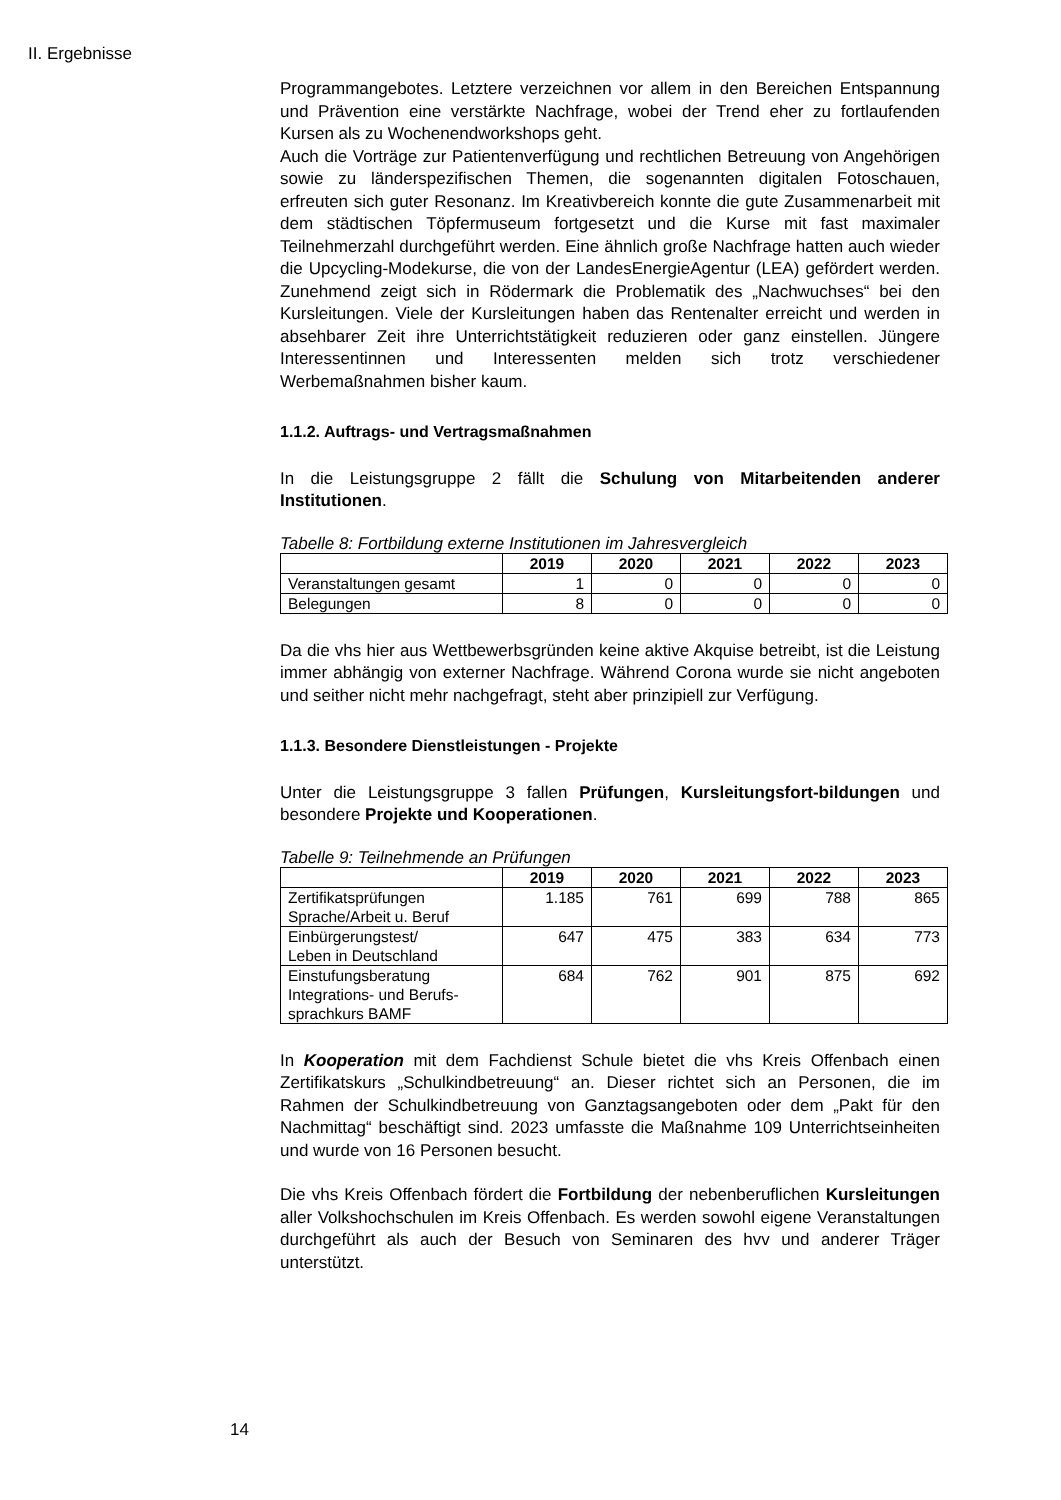II. Ergebnisse
Programmangebotes. Letztere verzeichnen vor allem in den Bereichen Entspannung und Prävention eine verstärkte Nachfrage, wobei der Trend eher zu fortlaufenden Kursen als zu Wochenendworkshops geht.
Auch die Vorträge zur Patientenverfügung und rechtlichen Betreuung von Angehörigen sowie zu länderspezifischen Themen, die sogenannten digitalen Fotoschauen, erfreuten sich guter Resonanz. Im Kreativbereich konnte die gute Zusammenarbeit mit dem städtischen Töpfermuseum fortgesetzt und die Kurse mit fast maximaler Teilnehmerzahl durchgeführt werden. Eine ähnlich große Nachfrage hatten auch wieder die Upcycling-Modekurse, die von der LandesEnergieAgentur (LEA) gefördert werden. Zunehmend zeigt sich in Rödermark die Problematik des „Nachwuchses“ bei den Kursleitungen. Viele der Kursleitungen haben das Rentenalter erreicht und werden in absehbarer Zeit ihre Unterrichtstätigkeit reduzieren oder ganz einstellen. Jüngere Interessentinnen und Interessenten melden sich trotz verschiedener Werbemaßnahmen bisher kaum.
1.1.2. Auftrags- und Vertragsmaßnahmen
In die Leistungsgruppe 2 fällt die Schulung von Mitarbeitenden anderer Institutionen.
Tabelle 8: Fortbildung externe Institutionen im Jahresvergleich
| | 2019 | 2020 | 2021 | 2022 | 2023 |
| --- | --- | --- | --- | --- | --- |
| Veranstaltungen gesamt | 1 | 0 | 0 | 0 | 0 |
| Belegungen | 8 | 0 | 0 | 0 | 0 |
Da die vhs hier aus Wettbewerbsgründen keine aktive Akquise betreibt, ist die Leistung immer abhängig von externer Nachfrage. Während Corona wurde sie nicht angeboten und seither nicht mehr nachgefragt, steht aber prinzipiell zur Verfügung.
1.1.3. Besondere Dienstleistungen - Projekte
Unter die Leistungsgruppe 3 fallen Prüfungen, Kursleitungsfort-bildungen und besondere Projekte und Kooperationen.
Tabelle 9: Teilnehmende an Prüfungen
| | 2019 | 2020 | 2021 | 2022 | 2023 |
| --- | --- | --- | --- | --- | --- |
| Zertifikatsprüfungen Sprache/Arbeit u. Beruf | 1.185 | 761 | 699 | 788 | 865 |
| Einbürgerungstest/ Leben in Deutschland | 647 | 475 | 383 | 634 | 773 |
| Einstufungsberatung Integrations- und Berufs- sprachkurs BAMF | 684 | 762 | 901 | 875 | 692 |
In Kooperation mit dem Fachdienst Schule bietet die vhs Kreis Offenbach einen Zertifikatskurs „Schulkindbetreuung“ an. Dieser richtet sich an Personen, die im Rahmen der Schulkindbetreuung von Ganztagsangeboten oder dem „Pakt für den Nachmittag“ beschäftigt sind. 2023 umfasste die Maßnahme 109 Unterrichtseinheiten und wurde von 16 Personen besucht.
Die vhs Kreis Offenbach fördert die Fortbildung der nebenberuflichen Kursleitungen aller Volkshochschulen im Kreis Offenbach. Es werden sowohl eigene Veranstaltungen durchgeführt als auch der Besuch von Seminaren des hvv und anderer Träger unterstützt.
14